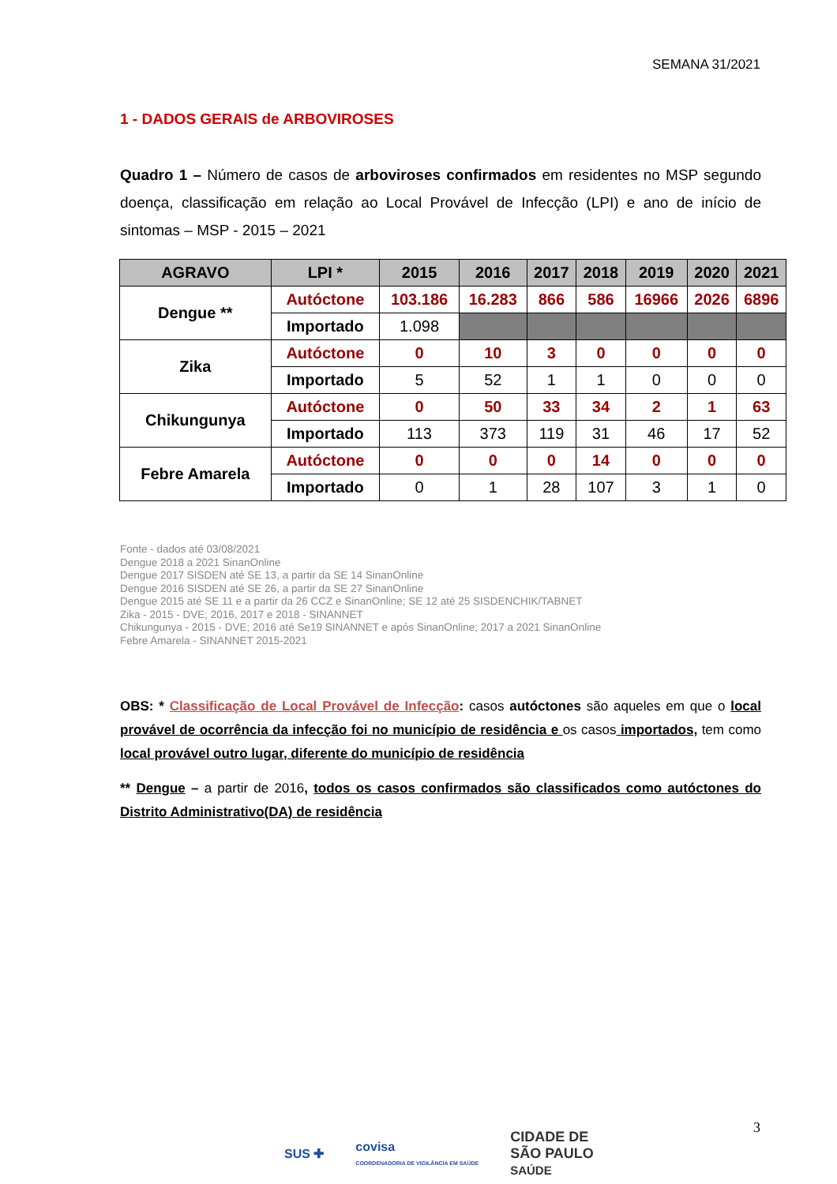SEMANA 31/2021
1 - DADOS GERAIS de ARBOVIROSES
Quadro 1 – Número de casos de arboviroses confirmados em residentes no MSP segundo doença, classificação em relação ao Local Provável de Infecção (LPI) e ano de início de sintomas – MSP - 2015 – 2021
| AGRAVO | LPI * | 2015 | 2016 | 2017 | 2018 | 2019 | 2020 | 2021 |
| --- | --- | --- | --- | --- | --- | --- | --- | --- |
| Dengue ** | Autóctone | 103.186 | 16.283 | 866 | 586 | 16966 | 2026 | 6896 |
| | Importado | 1.098 | | | | | | |
| Zika | Autóctone | 0 | 10 | 3 | 0 | 0 | 0 | 0 |
| | Importado | 5 | 52 | 1 | 1 | 0 | 0 | 0 |
| Chikungunya | Autóctone | 0 | 50 | 33 | 34 | 2 | 1 | 63 |
| | Importado | 113 | 373 | 119 | 31 | 46 | 17 | 52 |
| Febre Amarela | Autóctone | 0 | 0 | 0 | 14 | 0 | 0 | 0 |
| | Importado | 0 | 1 | 28 | 107 | 3 | 1 | 0 |
Fonte - dados até 03/08/2021
Dengue 2018 a 2021 SinanOnline
Dengue 2017 SISDEN até SE 13, a partir da SE 14 SinanOnline
Dengue 2016 SISDEN até SE 26, a partir da SE 27 SinanOnline
Dengue 2015 até SE 11 e a partir da 26 CCZ e SinanOnline; SE 12 até 25 SISDENCHIK/TABNET
Zika - 2015 - DVE; 2016, 2017 e 2018 - SINANNET
Chikungunya - 2015 - DVE; 2016 até Se19 SINANNET e após SinanOnline; 2017 a 2021 SinanOnline
Febre Amarela - SINANNET 2015-2021
OBS: * Classificação de Local Provável de Infecção: casos autóctones são aqueles em que o local provável de ocorrência da infecção foi no município de residência e os casos importados, tem como local provável outro lugar, diferente do município de residência
** Dengue – a partir de 2016, todos os casos confirmados são classificados como autóctones do Distrito Administrativo(DA) de residência
3
SUS ✚ covisa
COORDENADORIA DE VIGILÂNCIA EM SAÚDE CIDADE DE
SÃO PAULO
SAÚDE